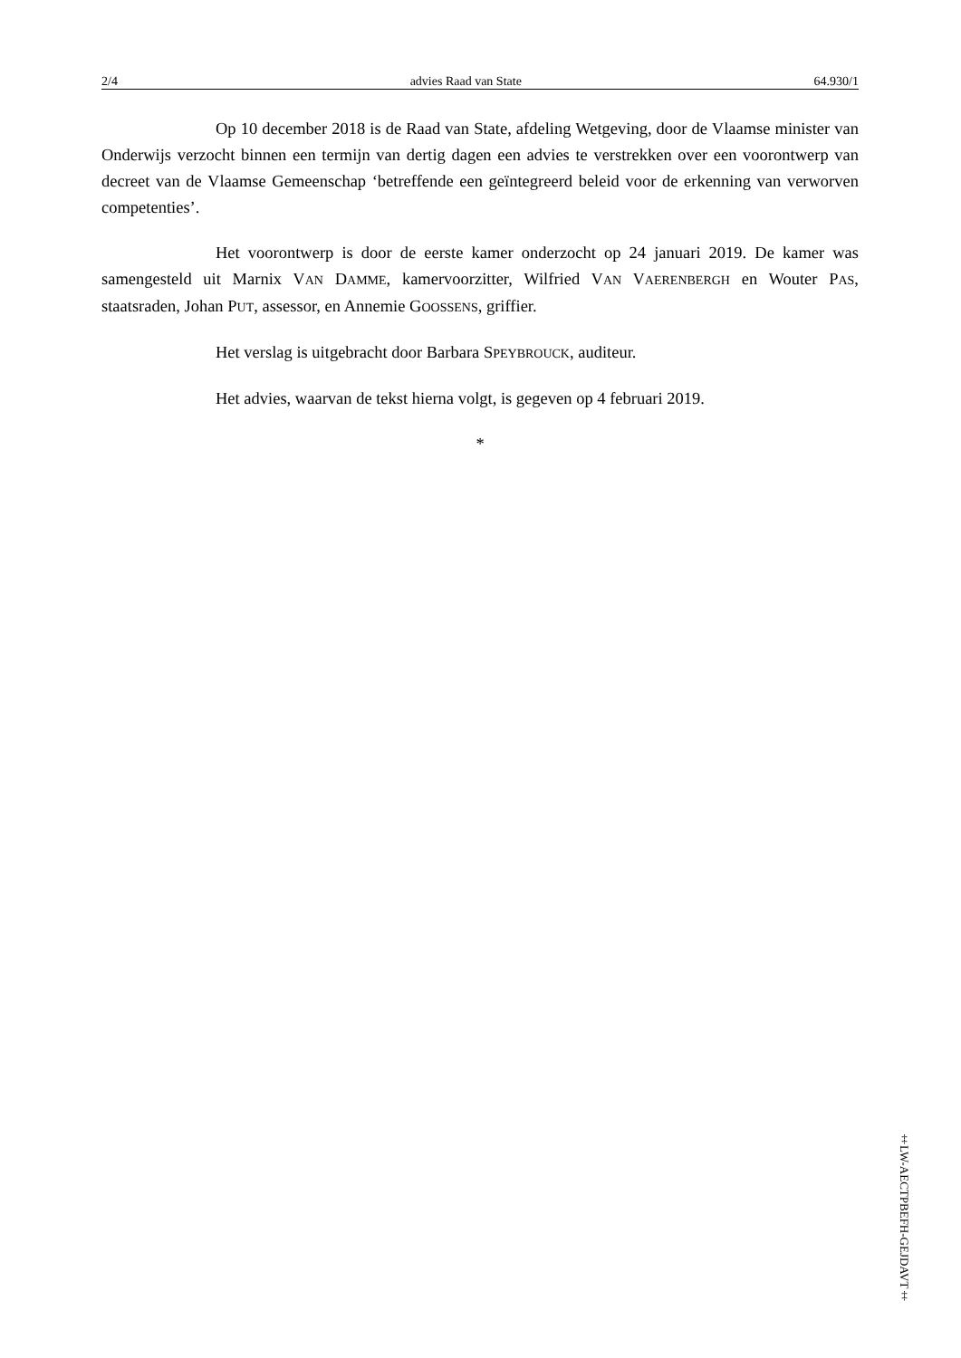2/4 advies Raad van State 64.930/1
Op 10 december 2018 is de Raad van State, afdeling Wetgeving, door de Vlaamse minister van Onderwijs verzocht binnen een termijn van dertig dagen een advies te verstrekken over een voorontwerp van decreet van de Vlaamse Gemeenschap ‘betreffende een geïntegreerd beleid voor de erkenning van verworven competenties’.
Het voorontwerp is door de eerste kamer onderzocht op 24 januari 2019. De kamer was samengesteld uit Marnix VAN DAMME, kamervoorzitter, Wilfried VAN VAERENBERGH en Wouter PAS, staatsraden, Johan PUT, assessor, en Annemie GOOSSENS, griffier.
Het verslag is uitgebracht door Barbara SPEYBROUCK, auditeur.
Het advies, waarvan de tekst hierna volgt, is gegeven op 4 februari 2019.
*
‡LW-AECTPBEFH-GEJDAVT‡